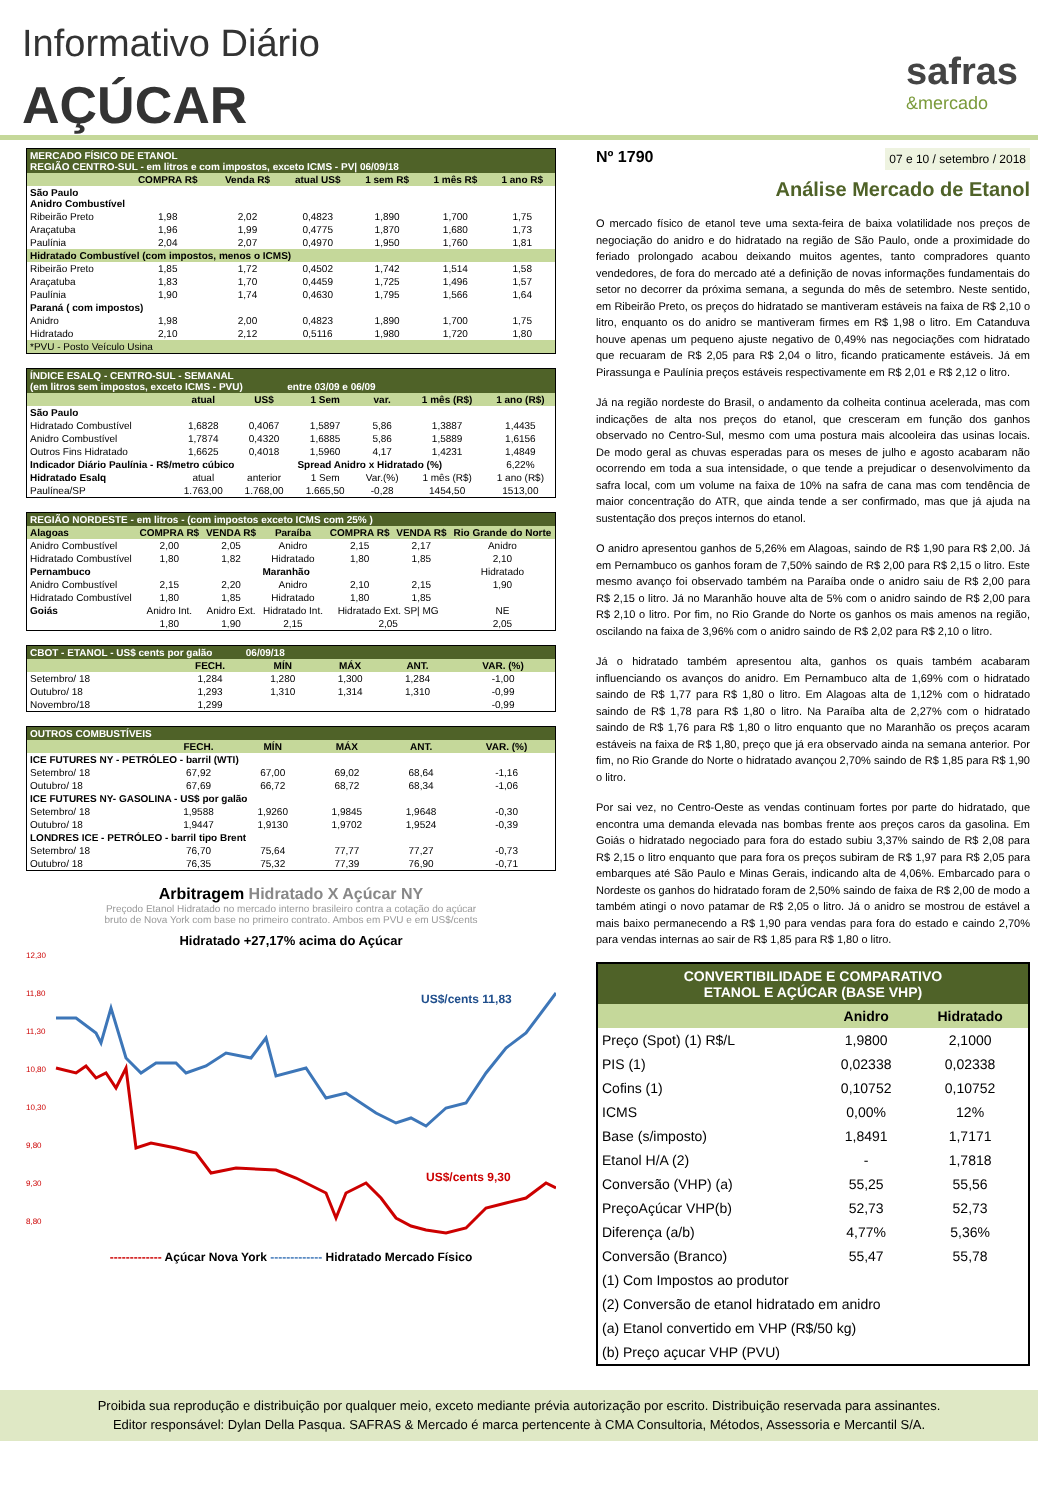Informativo Diário
AÇÚCAR
safras
&mercado
| MERCADO FÍSICO DE ETANOL REGIÃO CENTRO-SUL - em litros e com impostos, exceto ICMS - PV/ 06/09/18 | | | | | | |
| | COMPRA R$ | Venda R$ | atual US$ | 1 sem R$ | 1 mês R$ | 1 ano R$ |
| São Paulo Anidro Combustível | | | | | | |
| Ribeirão Preto | 1,98 | 2,02 | 0,4823 | 1,890 | 1,700 | 1,75 |
| Araçatuba | 1,96 | 1,99 | 0,4775 | 1,870 | 1,680 | 1,73 |
| Paulínia | 2,04 | 2,07 | 0,4970 | 1,950 | 1,760 | 1,81 |
| Hidratado Combustível (com impostos, menos o ICMS) | | | | | | |
| Ribeirão Preto | 1,85 | 1,72 | 0,4502 | 1,742 | 1,514 | 1,58 |
| Araçatuba | 1,83 | 1,70 | 0,4459 | 1,725 | 1,496 | 1,57 |
| Paulínia | 1,90 | 1,74 | 0,4630 | 1,795 | 1,566 | 1,64 |
| Paraná ( com impostos) | | | | | | |
| Anidro | 1,98 | 2,00 | 0,4823 | 1,890 | 1,700 | 1,75 |
| Hidratado | 2,10 | 2,12 | 0,5116 | 1,980 | 1,720 | 1,80 |
| *PVU - Posto Veículo Usina | | | | | | |
| ÍNDICE ESALQ - CENTRO-SUL - SEMANAL (em litros sem impostos, exceto ICMS - PVU) entre 03/09 e 06/09 | | | | | | |
| | atual | US$ | 1 Sem | var. | 1 mês (R$) | 1 ano (R$) |
| São Paulo | | | | | | |
| Hidratado Combustível | 1,6828 | 0,4067 | 1,5897 | 5,86 | 1,3887 | 1,4435 |
| Anidro Combustível | 1,7874 | 0,4320 | 1,6885 | 5,86 | 1,5889 | 1,6156 |
| Outros Fins Hidratado | 1,6625 | 0,4018 | 1,5960 | 4,17 | 1,4231 | 1,4849 |
| Indicador Diário Paulínia - R$/metro cúbico | | | Spread Anidro x Hidratado (%) | | | 6,22% |
| Hidratado Esalq | atual | anterior | 1 Sem | Var.(%) | 1 mês (R$) | 1 ano (R$) |
| Paulínea/SP | 1.763,00 | 1.768,00 | 1.665,50 | -0,28 | 1454,50 | 1513,00 |
| REGIÃO NORDESTE - em litros - (com impostos exceto ICMS com 25% ) | | | | | | |
| Alagoas | COMPRA R$ | VENDA R$ | Paraíba | COMPRA R$ | VENDA R$ | Rio Grande do Norte |
| Anidro Combustível | 2,00 | 2,05 | Anidro | 2,15 | 2,17 | Anidro |
| Hidratado Combustível | 1,80 | 1,82 | Hidratado | 1,80 | 1,85 | 2,10 |
| Pernambuco | | | Maranhão | | | Hidratado |
| Anidro Combustível | 2,15 | 2,20 | Anidro | 2,10 | 2,15 | 1,90 |
| Hidratado Combustível | 1,80 | 1,85 | Hidratado | 1,80 | 1,85 | |
| Goiás | Anidro Int. | Anidro Ext. | Hidratado Int. | Hidratado Ext. SP/ MG | | NE |
| | 1,80 | 1,90 | 2,15 | 2,05 | | 2,05 |
| CBOT - ETANOL - US$ cents por galão 06/09/18 | | | | | |
| | FECH. | MÍN | MÁX | ANT. | VAR. (%) |
| Setembro/ 18 | 1,284 | 1,280 | 1,300 | 1,284 | -1,00 |
| Outubro/ 18 | 1,293 | 1,310 | 1,314 | 1,310 | -0,99 |
| Novembro/18 | 1,299 | | | | -0,99 |
| OUTROS COMBUSTÍVEIS | | | | | |
| | FECH. | MÍN | MÁX | ANT. | VAR. (%) |
| ICE FUTURES NY - PETRÓLEO - barril (WTI) | | | | | |
| Setembro/ 18 | 67,92 | 67,00 | 69,02 | 68,64 | -1,16 |
| Outubro/ 18 | 67,69 | 66,72 | 68,72 | 68,34 | -1,06 |
| ICE FUTURES NY- GASOLINA - US$ por galão | | | | | |
| Setembro/ 18 | 1,9588 | 1,9260 | 1,9845 | 1,9648 | -0,30 |
| Outubro/ 18 | 1,9447 | 1,9130 | 1,9702 | 1,9524 | -0,39 |
| LONDRES ICE - PETRÓLEO - barril tipo Brent | | | | | |
| Setembro/ 18 | 76,70 | 75,64 | 77,77 | 77,27 | -0,73 |
| Outubro/ 18 | 76,35 | 75,32 | 77,39 | 76,90 | -0,71 |
Arbitragem Hidratado X Açúcar NY
Preçodo Etanol Hidratado no mercado interno brasileiro contra a cotação do açúcar
bruto de Nova York com base no primeiro contrato. Ambos em PVU e em US$/cents
Hidratado +27,17% acima do Açúcar
12,30
11,80
11,30
10,80
10,30
9,80
9,30
8,80
US$/cents 11,83
US$/cents 9,30
------------- Açúcar Nova York ------------- Hidratado Mercado Físico
Nº 1790 07 e 10 / setembro / 2018
Análise Mercado de Etanol
O mercado físico de etanol teve uma sexta-feira de baixa volatilidade nos preços de negociação do anidro e do hidratado na região de São Paulo, onde a proximidade do feriado prolongado acabou deixando muitos agentes, tanto compradores quanto vendedores, de fora do mercado até a definição de novas informações fundamentais do setor no decorrer da próxima semana, a segunda do mês de setembro. Neste sentido, em Ribeirão Preto, os preços do hidratado se mantiveram estáveis na faixa de R$ 2,10 o litro, enquanto os do anidro se mantiveram firmes em R$ 1,98 o litro. Em Catanduva houve apenas um pequeno ajuste negativo de 0,49% nas negociações com hidratado que recuaram de R$ 2,05 para R$ 2,04 o litro, ficando praticamente estáveis. Já em Pirassunga e Paulínia preços estáveis respectivamente em R$ 2,01 e R$ 2,12 o litro.
Já na região nordeste do Brasil, o andamento da colheita continua acelerada, mas com indicações de alta nos preços do etanol, que cresceram em função dos ganhos observado no Centro-Sul, mesmo com uma postura mais alcooleira das usinas locais. De modo geral as chuvas esperadas para os meses de julho e agosto acabaram não ocorrendo em toda a sua intensidade, o que tende a prejudicar o desenvolvimento da safra local, com um volume na faixa de 10% na safra de cana mas com tendência de maior concentração do ATR, que ainda tende a ser confirmado, mas que já ajuda na sustentação dos preços internos do etanol.
O anidro apresentou ganhos de 5,26% em Alagoas, saindo de R$ 1,90 para R$ 2,00. Já em Pernambuco os ganhos foram de 7,50% saindo de R$ 2,00 para R$ 2,15 o litro. Este mesmo avanço foi observado também na Paraíba onde o anidro saiu de R$ 2,00 para R$ 2,15 o litro. Já no Maranhão houve alta de 5% com o anidro saindo de R$ 2,00 para R$ 2,10 o litro. Por fim, no Rio Grande do Norte os ganhos os mais amenos na região, oscilando na faixa de 3,96% com o anidro saindo de R$ 2,02 para R$ 2,10 o litro.
Já o hidratado também apresentou alta, ganhos os quais também acabaram influenciando os avanços do anidro. Em Pernambuco alta de 1,69% com o hidratado saindo de R$ 1,77 para R$ 1,80 o litro. Em Alagoas alta de 1,12% com o hidratado saindo de R$ 1,78 para R$ 1,80 o litro. Na Paraíba alta de 2,27% com o hidratado saindo de R$ 1,76 para R$ 1,80 o litro enquanto que no Maranhão os preços acaram estáveis na faixa de R$ 1,80, preço que já era observado ainda na semana anterior. Por fim, no Rio Grande do Norte o hidratado avançou 2,70% saindo de R$ 1,85 para R$ 1,90 o litro.
Por sai vez, no Centro-Oeste as vendas continuam fortes por parte do hidratado, que encontra uma demanda elevada nas bombas frente aos preços caros da gasolina. Em Goiás o hidratado negociado para fora do estado subiu 3,37% saindo de R$ 2,08 para R$ 2,15 o litro enquanto que para fora os preços subiram de R$ 1,97 para R$ 2,05 para embarques até São Paulo e Minas Gerais, indicando alta de 4,06%. Embarcado para o Nordeste os ganhos do hidratado foram de 2,50% saindo de faixa de R$ 2,00 de modo a também atingi o novo patamar de R$ 2,05 o litro. Já o anidro se mostrou de estável a mais baixo permanecendo a R$ 1,90 para vendas para fora do estado e caindo 2,70% para vendas internas ao sair de R$ 1,85 para R$ 1,80 o litro.
| CONVERTIBILIDADE E COMPARATIVO ETANOL E AÇÚCAR (BASE VHP) | | |
| | Anidro | Hidratado |
| Preço (Spot) (1) R$/L | 1,9800 | 2,1000 |
| PIS (1) | 0,02338 | 0,02338 |
| Cofins (1) | 0,10752 | 0,10752 |
| ICMS | 0,00% | 12% |
| Base (s/imposto) | 1,8491 | 1,7171 |
| Etanol H/A (2) | - | 1,7818 |
| Conversão (VHP) (a) | 55,25 | 55,56 |
| PreçoAçúcar VHP(b) | 52,73 | 52,73 |
| Diferença (a/b) | 4,77% | 5,36% |
| Conversão (Branco) | 55,47 | 55,78 |
| (1) Com Impostos ao produtor | | |
| (2) Conversão de etanol hidratado em anidro | | |
| (a) Etanol convertido em VHP (R$/50 kg) | | |
| (b) Preço açucar VHP (PVU) | | |
Proibida sua reprodução e distribuição por qualquer meio, exceto mediante prévia autorização por escrito. Distribuição reservada para assinantes.
Editor responsável: Dylan Della Pasqua. SAFRAS & Mercado é marca pertencente à CMA Consultoria, Métodos, Assessoria e Mercantil S/A.